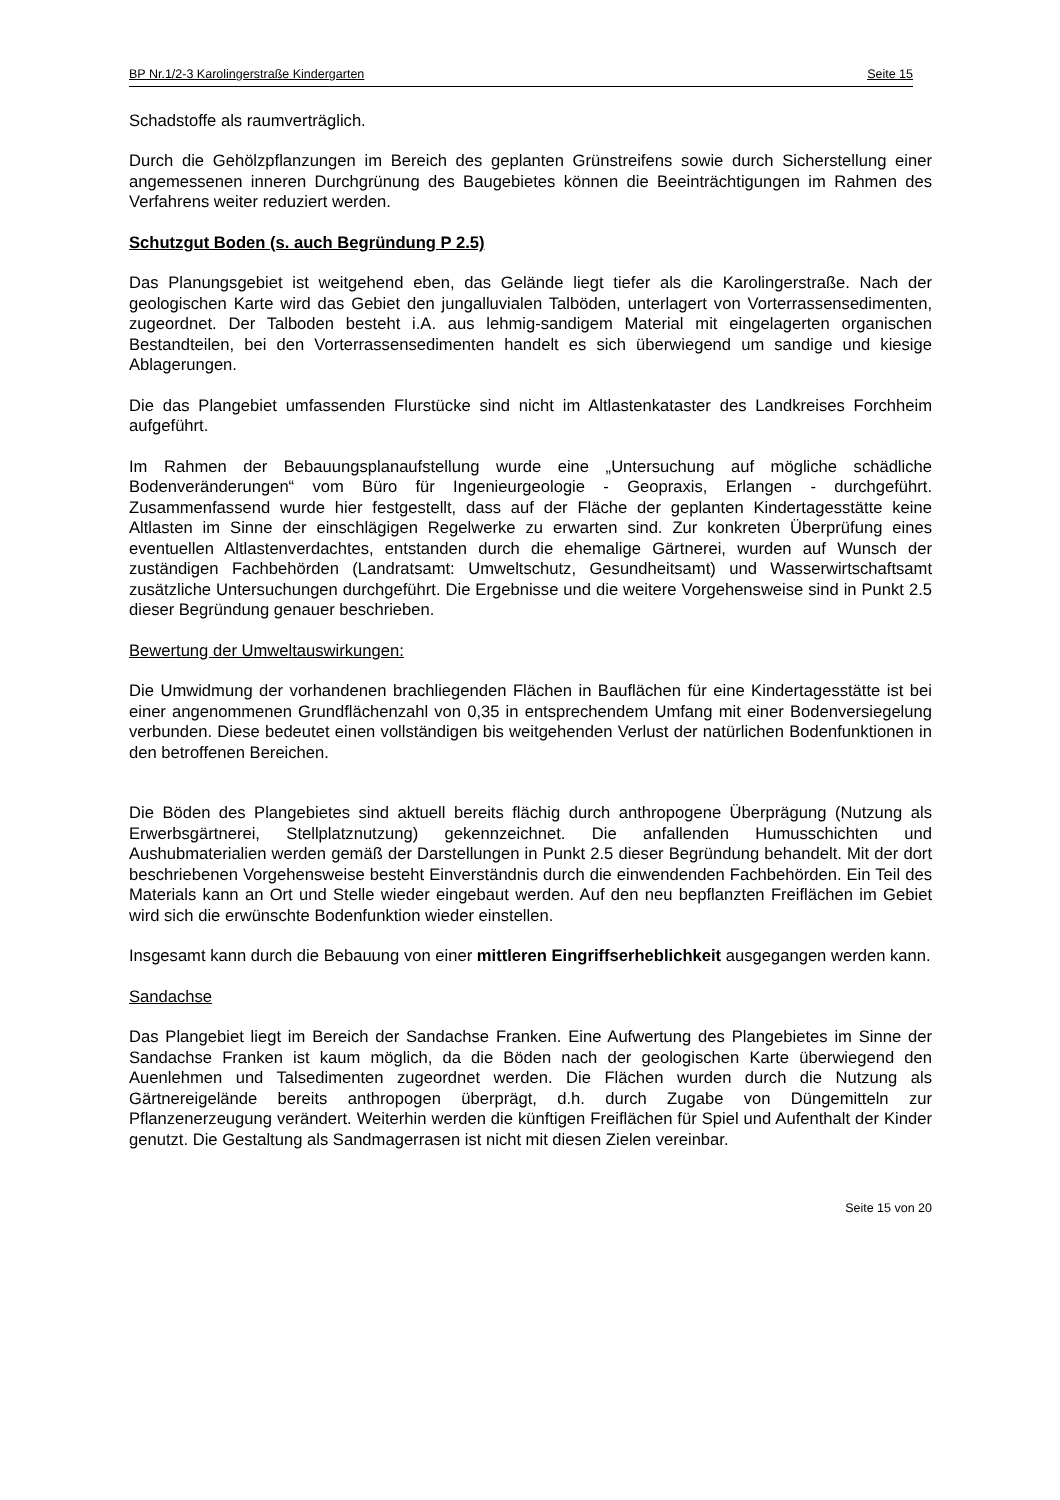BP Nr.1/2-3 Karolingerstraße Kindergarten Seite 15
Schadstoffe als raumverträglich.
Durch die Gehölzpflanzungen im Bereich des geplanten Grünstreifens sowie durch Sicherstellung einer angemessenen inneren Durchgrünung des Baugebietes können die Beeinträchtigungen im Rahmen des Verfahrens weiter reduziert werden.
Schutzgut Boden (s. auch Begründung P 2.5)
Das Planungsgebiet ist weitgehend eben, das Gelände liegt tiefer als die Karolingerstraße. Nach der geologischen Karte wird das Gebiet den jungalluvialen Talböden, unterlagert von Vorterrassensedimenten, zugeordnet. Der Talboden besteht i.A. aus lehmig-sandigem Material mit eingelagerten organischen Bestandteilen, bei den Vorterrassensedimenten handelt es sich überwiegend um sandige und kiesige Ablagerungen.
Die das Plangebiet umfassenden Flurstücke sind nicht im Altlastenkataster des Landkreises Forchheim aufgeführt.
Im Rahmen der Bebauungsplanaufstellung wurde eine „Untersuchung auf mögliche schädliche Bodenveränderungen“ vom Büro für Ingenieurgeologie - Geopraxis, Erlangen - durchgeführt. Zusammenfassend wurde hier festgestellt, dass auf der Fläche der geplanten Kindertagesstätte keine Altlasten im Sinne der einschlägigen Regelwerke zu erwarten sind. Zur konkreten Überprüfung eines eventuellen Altlastenverdachtes, entstanden durch die ehemalige Gärtnerei, wurden auf Wunsch der zuständigen Fachbehörden (Landratsamt: Umweltschutz, Gesundheitsamt) und Wasserwirtschaftsamt zusätzliche Untersuchungen durchgeführt. Die Ergebnisse und die weitere Vorgehensweise sind in Punkt 2.5 dieser Begründung genauer beschrieben.
Bewertung der Umweltauswirkungen:
Die Umwidmung der vorhandenen brachliegenden Flächen in Bauflächen für eine Kindertagesstätte ist bei einer angenommenen Grundflächenzahl von 0,35 in entsprechendem Umfang mit einer Bodenversiegelung verbunden. Diese bedeutet einen vollständigen bis weitgehenden Verlust der natürlichen Bodenfunktionen in den betroffenen Bereichen.
Die Böden des Plangebietes sind aktuell bereits flächig durch anthropogene Überprägung (Nutzung als Erwerbsgärtnerei, Stellplatznutzung) gekennzeichnet. Die anfallenden Humusschichten und Aushubmaterialien werden gemäß der Darstellungen in Punkt 2.5 dieser Begründung behandelt. Mit der dort beschriebenen Vorgehensweise besteht Einverständnis durch die einwendenden Fachbehörden. Ein Teil des Materials kann an Ort und Stelle wieder eingebaut werden. Auf den neu bepflanzten Freiflächen im Gebiet wird sich die erwünschte Bodenfunktion wieder einstellen.
Insgesamt kann durch die Bebauung von einer mittleren Eingriffserheblichkeit ausgegangen werden kann.
Sandachse
Das Plangebiet liegt im Bereich der Sandachse Franken. Eine Aufwertung des Plangebietes im Sinne der Sandachse Franken ist kaum möglich, da die Böden nach der geologischen Karte überwiegend den Auenlehmen und Talsedimenten zugeordnet werden. Die Flächen wurden durch die Nutzung als Gärtnereigelände bereits anthropogen überprägt, d.h. durch Zugabe von Düngemitteln zur Pflanzenerzeugung verändert. Weiterhin werden die künftigen Freiflächen für Spiel und Aufenthalt der Kinder genutzt. Die Gestaltung als Sandmagerrasen ist nicht mit diesen Zielen vereinbar.
Seite 15 von 20